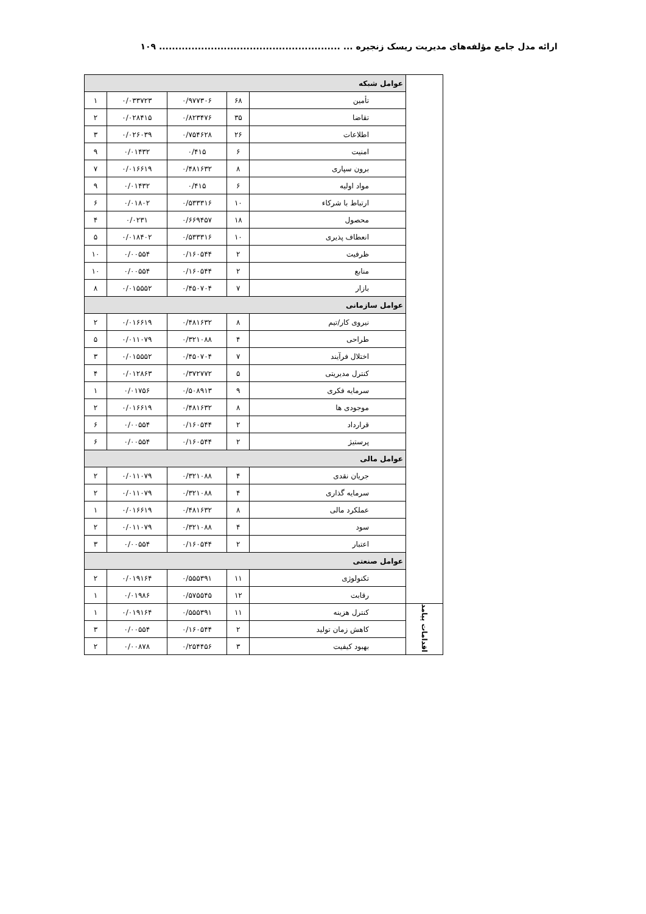ارائه مدل جامع مؤلفه‌های مدیریت ریسک زنجیره ... ........................................................ ۱۰۹
| | عوامل شبکه | | | | |
| | تأمین | ۶۸ | ۰/۹۷۷۳۰۶ | ۰/۰۳۳۷۲۳ | ۱ |
| | تقاضا | ۳۵ | ۰/۸۲۳۴۷۶ | ۰/۰۲۸۴۱۵ | ۲ |
| | اطلاعات | ۲۶ | ۰/۷۵۴۶۲۸ | ۰/۰۲۶۰۳۹ | ۳ |
| | امنیت | ۶ | ۰/۴۱۵ | ۰/۰۱۴۳۲ | ۹ |
| | برون سپاری | ۸ | ۰/۴۸۱۶۳۲ | ۰/۰۱۶۶۱۹ | ۷ |
| | مواد اولیه | ۶ | ۰/۴۱۵ | ۰/۰۱۴۳۲ | ۹ |
| | ارتباط با شرکاء | ۱۰ | ۰/۵۳۳۳۱۶ | ۰/۰۱۸۰۲ | ۶ |
| | محصول | ۱۸ | ۰/۶۶۹۴۵۷ | ۰/۰۲۳۱ | ۴ |
| | انعطاف پذیری | ۱۰ | ۰/۵۳۳۳۱۶ | ۰/۰۱۸۴۰۲ | ۵ |
| | ظرفیت | ۲ | ۰/۱۶۰۵۴۴ | ۰/۰۰۵۵۴ | ۱۰ |
| | منابع | ۲ | ۰/۱۶۰۵۴۴ | ۰/۰۰۵۵۴ | ۱۰ |
| | بازار | ۷ | ۰/۴۵۰۷۰۴ | ۰/۰۱۵۵۵۲ | ۸ |
| | عوامل سازمانی | | | | |
| | نیروی کار/تیم | ۸ | ۰/۴۸۱۶۳۲ | ۰/۰۱۶۶۱۹ | ۲ |
| | طراحی | ۴ | ۰/۳۲۱۰۸۸ | ۰/۰۱۱۰۷۹ | ۵ |
| | اختلال فرآیند | ۷ | ۰/۴۵۰۷۰۴ | ۰/۰۱۵۵۵۲ | ۳ |
| | کنترل مدیریتی | ۵ | ۰/۳۷۲۷۷۲ | ۰/۰۱۲۸۶۳ | ۴ |
| | سرمایه فکری | ۹ | ۰/۵۰۸۹۱۳ | ۰/۰۱۷۵۶ | ۱ |
| | موجودی ها | ۸ | ۰/۴۸۱۶۳۲ | ۰/۰۱۶۶۱۹ | ۲ |
| | قرارداد | ۲ | ۰/۱۶۰۵۴۴ | ۰/۰۰۵۵۴ | ۶ |
| | پرستیژ | ۲ | ۰/۱۶۰۵۴۴ | ۰/۰۰۵۵۴ | ۶ |
| | عوامل مالی | | | | |
| | جریان نقدی | ۴ | ۰/۳۲۱۰۸۸ | ۰/۰۱۱۰۷۹ | ۲ |
| | سرمایه گذاری | ۴ | ۰/۳۲۱۰۸۸ | ۰/۰۱۱۰۷۹ | ۲ |
| | عملکرد مالی | ۸ | ۰/۴۸۱۶۳۲ | ۰/۰۱۶۶۱۹ | ۱ |
| | سود | ۴ | ۰/۳۲۱۰۸۸ | ۰/۰۱۱۰۷۹ | ۲ |
| | اعتبار | ۲ | ۰/۱۶۰۵۴۴ | ۰/۰۰۵۵۴ | ۳ |
| | عوامل صنعتی | | | | |
| | تکنولوژی | ۱۱ | ۰/۵۵۵۳۹۱ | ۰/۰۱۹۱۶۴ | ۲ |
| | رقابت | ۱۲ | ۰/۵۷۵۵۴۵ | ۰/۰۱۹۸۶ | ۱ |
| اقدامات پیامد | کنترل هزینه | ۱۱ | ۰/۵۵۵۳۹۱ | ۰/۰۱۹۱۶۴ | ۱ |
| | کاهش زمان تولید | ۲ | ۰/۱۶۰۵۴۴ | ۰/۰۰۵۵۴ | ۳ |
| | بهبود کیفیت | ۳ | ۰/۲۵۴۴۵۶ | ۰/۰۰۸۷۸ | ۲ |